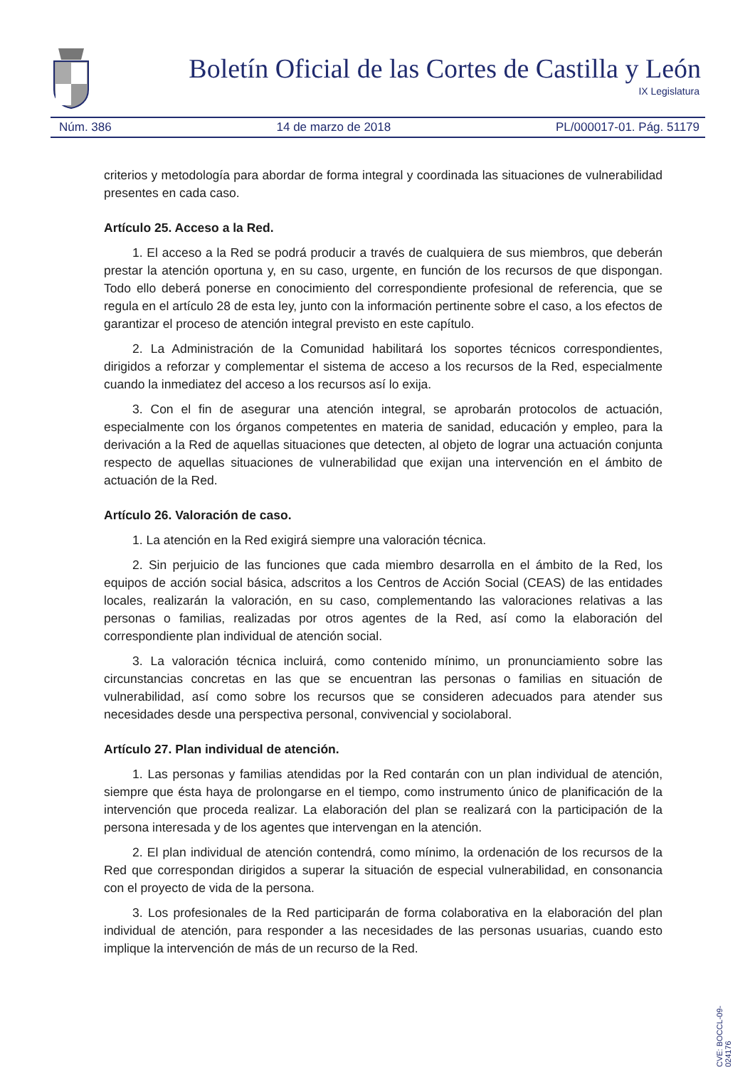Boletín Oficial de las Cortes de Castilla y León
IX Legislatura
Núm. 386 14 de marzo de 2018 PL/000017-01. Pág. 51179
criterios y metodología para abordar de forma integral y coordinada las situaciones de vulnerabilidad presentes en cada caso.
Artículo 25. Acceso a la Red.
1. El acceso a la Red se podrá producir a través de cualquiera de sus miembros, que deberán prestar la atención oportuna y, en su caso, urgente, en función de los recursos de que dispongan. Todo ello deberá ponerse en conocimiento del correspondiente profesional de referencia, que se regula en el artículo 28 de esta ley, junto con la información pertinente sobre el caso, a los efectos de garantizar el proceso de atención integral previsto en este capítulo.
2. La Administración de la Comunidad habilitará los soportes técnicos correspondientes, dirigidos a reforzar y complementar el sistema de acceso a los recursos de la Red, especialmente cuando la inmediatez del acceso a los recursos así lo exija.
3. Con el fin de asegurar una atención integral, se aprobarán protocolos de actuación, especialmente con los órganos competentes en materia de sanidad, educación y empleo, para la derivación a la Red de aquellas situaciones que detecten, al objeto de lograr una actuación conjunta respecto de aquellas situaciones de vulnerabilidad que exijan una intervención en el ámbito de actuación de la Red.
Artículo 26. Valoración de caso.
1. La atención en la Red exigirá siempre una valoración técnica.
2. Sin perjuicio de las funciones que cada miembro desarrolla en el ámbito de la Red, los equipos de acción social básica, adscritos a los Centros de Acción Social (CEAS) de las entidades locales, realizarán la valoración, en su caso, complementando las valoraciones relativas a las personas o familias, realizadas por otros agentes de la Red, así como la elaboración del correspondiente plan individual de atención social.
3. La valoración técnica incluirá, como contenido mínimo, un pronunciamiento sobre las circunstancias concretas en las que se encuentran las personas o familias en situación de vulnerabilidad, así como sobre los recursos que se consideren adecuados para atender sus necesidades desde una perspectiva personal, convivencial y sociolaboral.
Artículo 27. Plan individual de atención.
1. Las personas y familias atendidas por la Red contarán con un plan individual de atención, siempre que ésta haya de prolongarse en el tiempo, como instrumento único de planificación de la intervención que proceda realizar. La elaboración del plan se realizará con la participación de la persona interesada y de los agentes que intervengan en la atención.
2. El plan individual de atención contendrá, como mínimo, la ordenación de los recursos de la Red que correspondan dirigidos a superar la situación de especial vulnerabilidad, en consonancia con el proyecto de vida de la persona.
3. Los profesionales de la Red participarán de forma colaborativa en la elaboración del plan individual de atención, para responder a las necesidades de las personas usuarias, cuando esto implique la intervención de más de un recurso de la Red.
CVE: BOCCL-09-024176